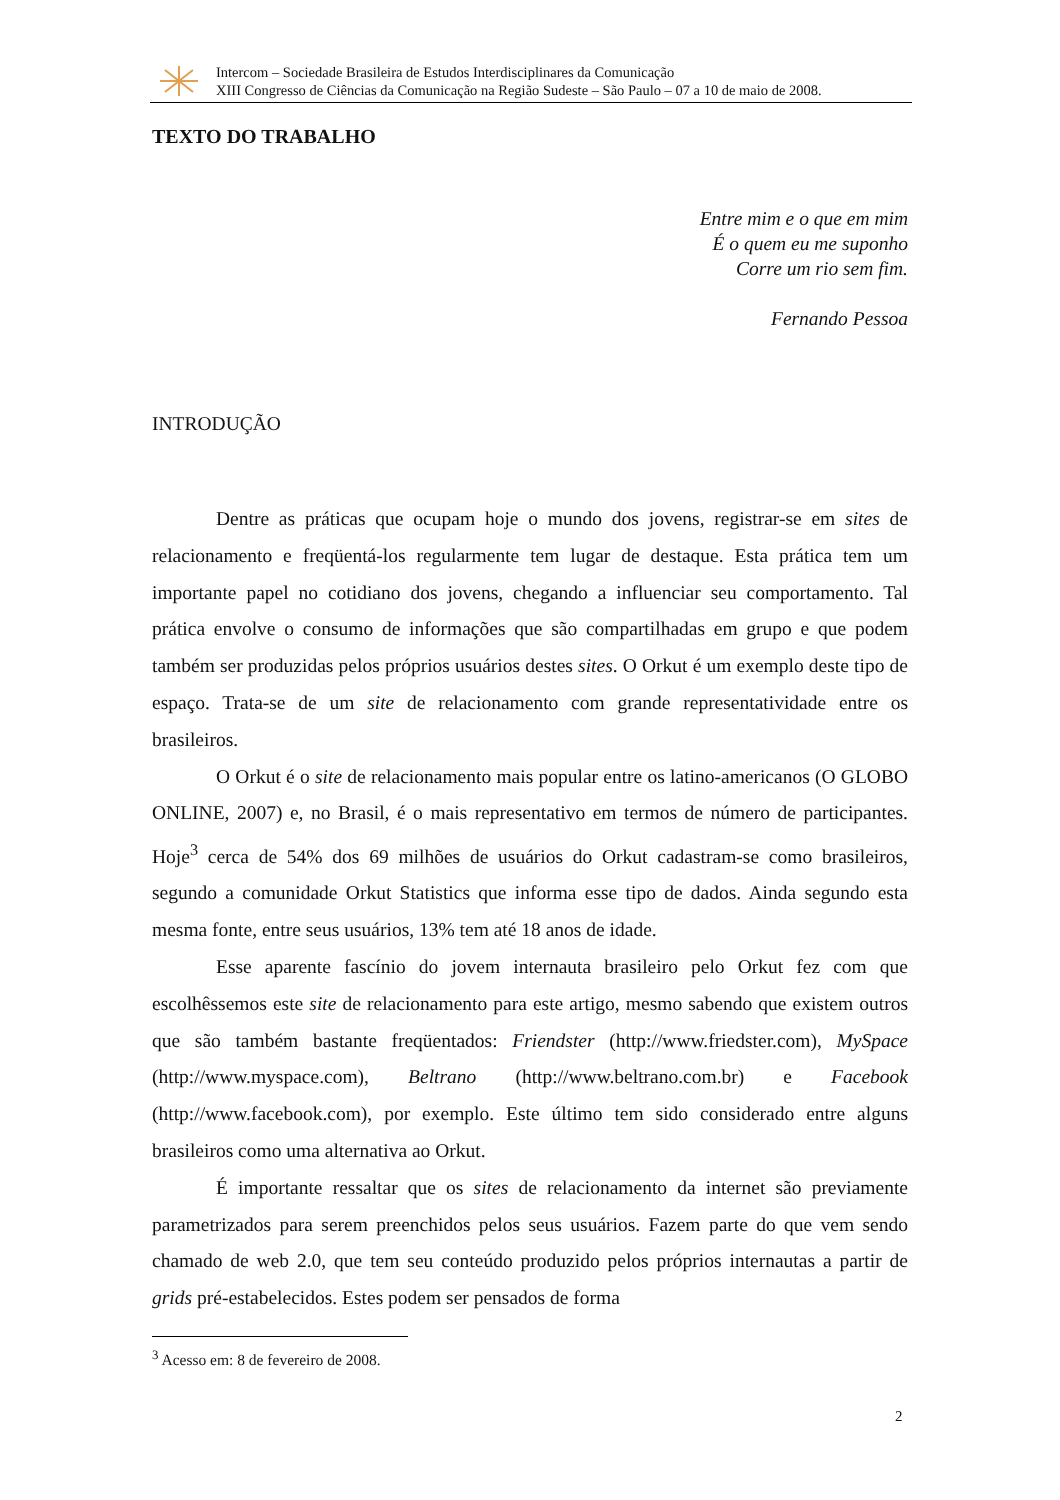Intercom – Sociedade Brasileira de Estudos Interdisciplinares da Comunicação
XIII Congresso de Ciências da Comunicação na Região Sudeste – São Paulo – 07 a 10 de maio de 2008.
TEXTO DO TRABALHO
Entre mim e o que em mim
É o quem eu me suponho
Corre um rio sem fim.
Fernando Pessoa
INTRODUÇÃO
Dentre as práticas que ocupam hoje o mundo dos jovens, registrar-se em sites de relacionamento e freqüentá-los regularmente tem lugar de destaque. Esta prática tem um importante papel no cotidiano dos jovens, chegando a influenciar seu comportamento. Tal prática envolve o consumo de informações que são compartilhadas em grupo e que podem também ser produzidas pelos próprios usuários destes sites. O Orkut é um exemplo deste tipo de espaço. Trata-se de um site de relacionamento com grande representatividade entre os brasileiros.
O Orkut é o site de relacionamento mais popular entre os latino-americanos (O GLOBO ONLINE, 2007) e, no Brasil, é o mais representativo em termos de número de participantes. Hoje<sup>3</sup> cerca de 54% dos 69 milhões de usuários do Orkut cadastram-se como brasileiros, segundo a comunidade Orkut Statistics que informa esse tipo de dados. Ainda segundo esta mesma fonte, entre seus usuários, 13% tem até 18 anos de idade.
Esse aparente fascínio do jovem internauta brasileiro pelo Orkut fez com que escolhêssemos este site de relacionamento para este artigo, mesmo sabendo que existem outros que são também bastante freqüentados: Friendster (http://www.friedster.com), MySpace (http://www.myspace.com), Beltrano (http://www.beltrano.com.br) e Facebook (http://www.facebook.com), por exemplo. Este último tem sido considerado entre alguns brasileiros como uma alternativa ao Orkut.
É importante ressaltar que os sites de relacionamento da internet são previamente parametrizados para serem preenchidos pelos seus usuários. Fazem parte do que vem sendo chamado de web 2.0, que tem seu conteúdo produzido pelos próprios internautas a partir de grids pré-estabelecidos. Estes podem ser pensados de forma
<sup>3</sup> Acesso em: 8 de fevereiro de 2008.
2